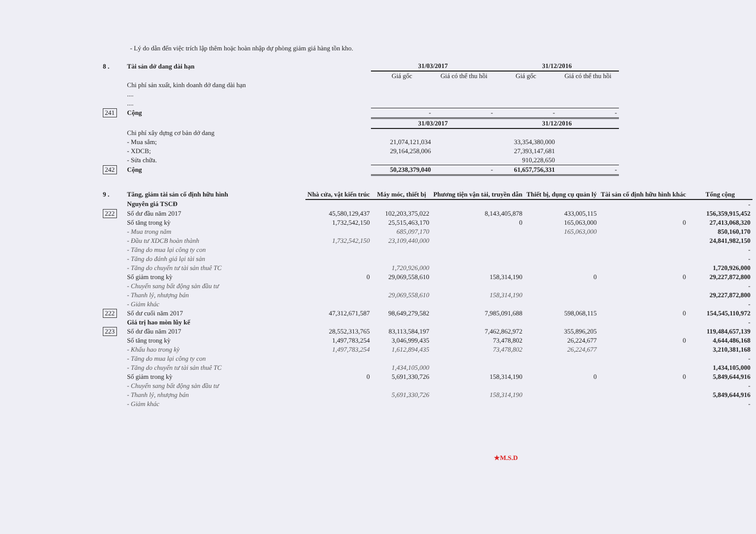- Lý do dẫn đến việc trích lập thêm hoặc hoàn nhập dự phòng giảm giá hàng tồn kho.
| 8 . | Tài sản dở dang dài hạn | 31/03/2017 | | 31/12/2016 | |
| | | Giá gốc | Giá có thể thu hồi | Giá gốc | Giá có thể thu hồi |
| | Chi phí sản xuất, kinh doanh dở dang dài hạn | | | | |
| | .... | | | | |
| | .... | | | | |
| 241 | Cộng | - | - | - | - |
| | | 31/03/2017 | | 31/12/2016 | |
| | Chi phí xây dựng cơ bản dở dang | | | | |
| | - Mua sắm; | 21,074,121,034 | | 33,354,380,000 | |
| | - XDCB; | 29,164,258,006 | | 27,393,147,681 | |
| | - Sửa chữa. | | | 910,228,650 | |
| 242 | Cộng | 50,238,379,040 | - | 61,657,756,331 | - |
| 9 . | Tăng, giảm tài sản cố định hữu hình | Nhà cửa, vật kiến trúc | Máy móc, thiết bị | Phương tiện vận tải, truyền dẫn | Thiết bị, dụng cụ quản lý | Tài sản cố định hữu hình khác | Tổng cộng |
| | Nguyên giá TSCĐ | | | | | | - |
| 222 | Số dư đầu năm 2017 | 45,580,129,437 | 102,203,375,022 | 8,143,405,878 | 433,005,115 | | 156,359,915,452 |
| | Số tăng trong kỳ | 1,732,542,150 | 25,515,463,170 | 0 | 165,063,000 | 0 | 27,413,068,320 |
| | - Mua trong năm | | 685,097,170 | | 165,063,000 | | 850,160,170 |
| | - Đầu tư XDCB hoàn thành | 1,732,542,150 | 23,109,440,000 | | | | 24,841,982,150 |
| | - Tăng do mua lại công ty con | | | | | | - |
| | - Tăng do đánh giá lại tài sản | | | | | | - |
| | - Tăng do chuyển tư tài sản thuê TC | | 1,720,926,000 | | | | 1,720,926,000 |
| | Số giảm trong kỳ | 0 | 29,069,558,610 | 158,314,190 | 0 | 0 | 29,227,872,800 |
| | - Chuyển sang bất động sản đầu tư | | | | | | - |
| | - Thanh lý, nhượng bán | | 29,069,558,610 | 158,314,190 | | | 29,227,872,800 |
| | - Giảm khác | | | | | | - |
| 222 | Số dư cuối năm 2017 | 47,312,671,587 | 98,649,279,582 | 7,985,091,688 | 598,068,115 | 0 | 154,545,110,972 |
| | Giá trị hao mòn lũy kế | | | | | | - |
| 223 | Số dư đầu năm 2017 | 28,552,313,765 | 83,113,584,197 | 7,462,862,972 | 355,896,205 | | 119,484,657,139 |
| | Số tăng trong kỳ | 1,497,783,254 | 3,046,999,435 | 73,478,802 | 26,224,677 | 0 | 4,644,486,168 |
| | - Khấu hao trong kỳ | 1,497,783,254 | 1,612,894,435 | 73,478,802 | 26,224,677 | | 3,210,381,168 |
| | - Tăng do mua lại công ty con | | | | | | - |
| | - Tăng do chuyển tư tài sản thuê TC | | 1,434,105,000 | | | | 1,434,105,000 |
| | Số giảm trong kỳ | 0 | 5,691,330,726 | 158,314,190 | 0 | 0 | 5,849,644,916 |
| | - Chuyển sang bất động sản đầu tư | | | | | | - |
| | - Thanh lý, nhượng bán | | 5,691,330,726 | 158,314,190 | | | 5,849,644,916 |
| | - Giảm khác | | | | | | - |
★M.S.D